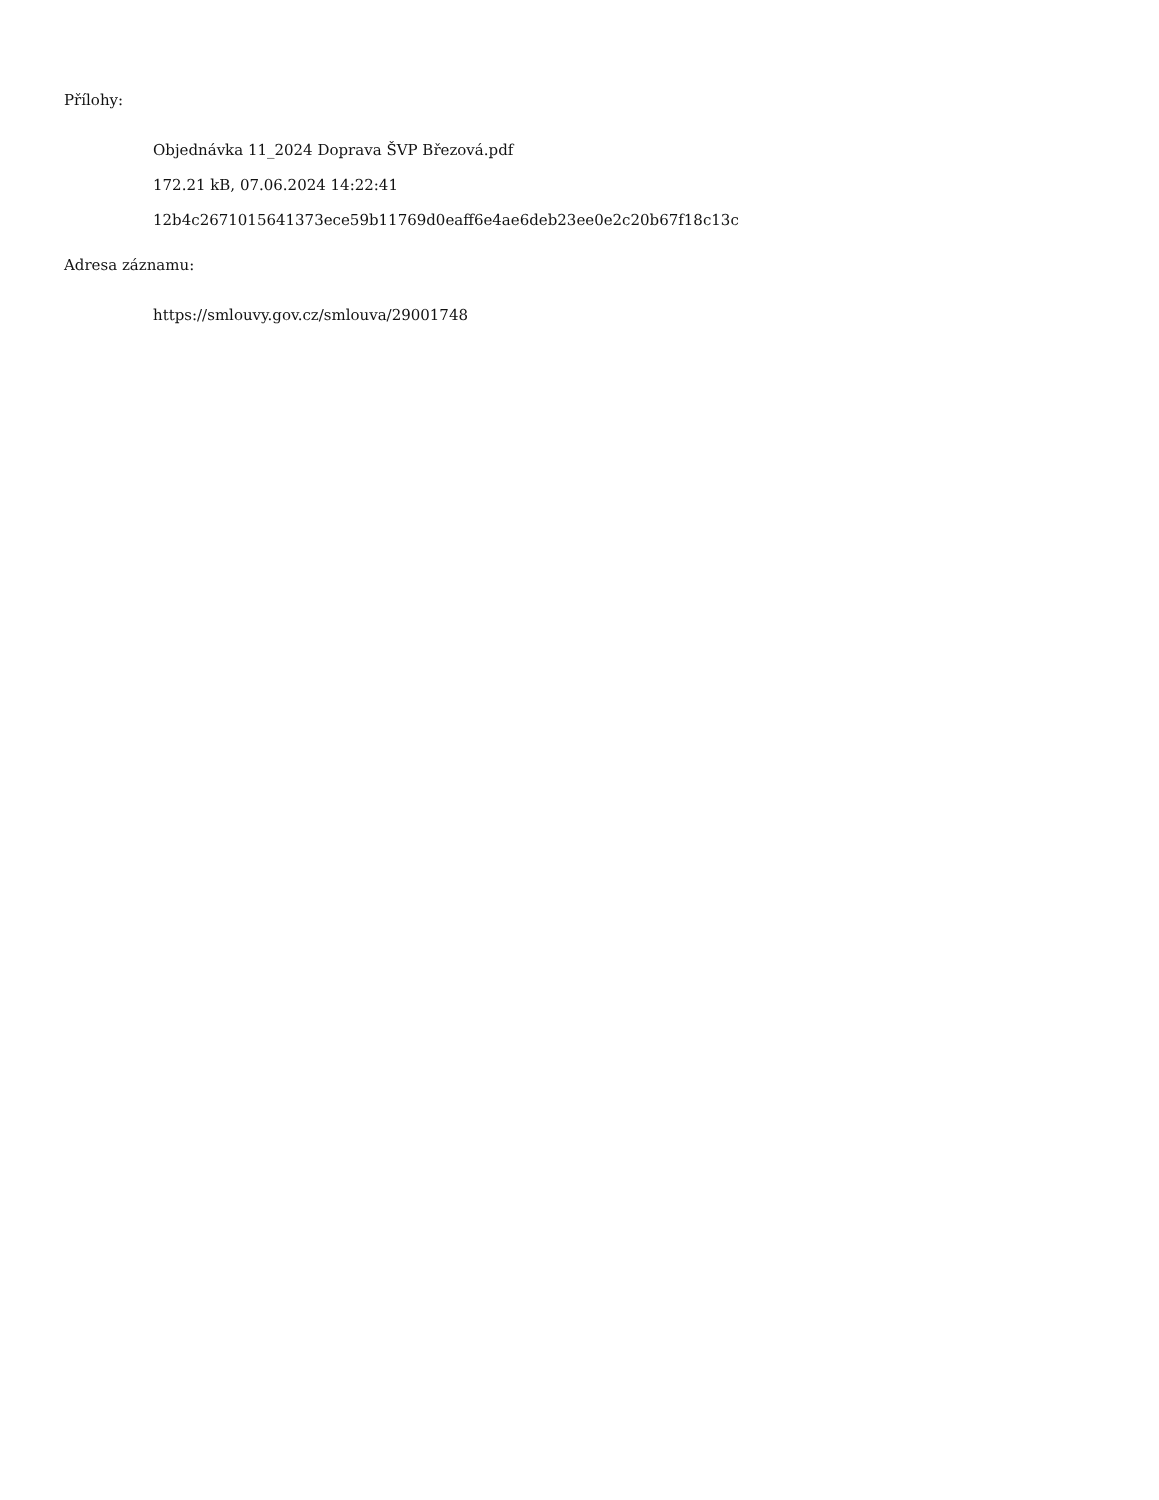Přílohy:
Objednávka 11_2024 Doprava ŠVP Březová.pdf
172.21 kB, 07.06.2024 14:22:41
12b4c2671015641373ece59b11769d0eaff6e4ae6deb23ee0e2c20b67f18c13c
Adresa záznamu:
https://smlouvy.gov.cz/smlouva/29001748